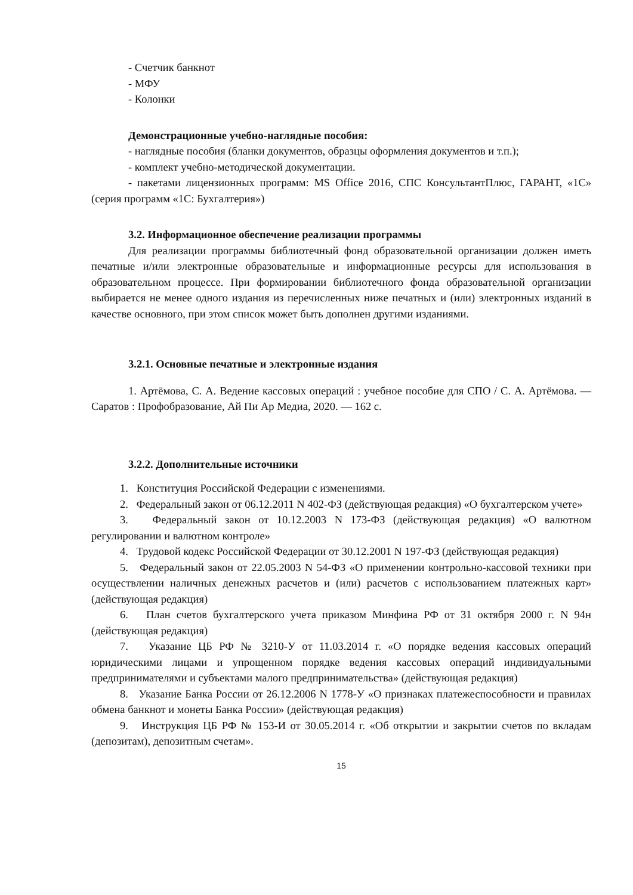- Счетчик банкнот
- МФУ
- Колонки
Демонстрационные учебно-наглядные пособия:
- наглядные пособия (бланки документов, образцы оформления документов и т.п.);
- комплект учебно-методической документации.
- пакетами лицензионных программ: MS Office 2016, СПС КонсультантПлюс, ГАРАНТ, «1С» (серия программ «1С: Бухгалтерия»)
3.2. Информационное обеспечение реализации программы
Для реализации программы библиотечный фонд образовательной организации должен иметь печатные и/или электронные образовательные и информационные ресурсы для использования в образовательном процессе. При формировании библиотечного фонда образовательной организации выбирается не менее одного издания из перечисленных ниже печатных и (или) электронных изданий в качестве основного, при этом список может быть дополнен другими изданиями.
3.2.1. Основные печатные и электронные издания
1. Артёмова, С. А. Ведение кассовых операций : учебное пособие для СПО / С. А. Артёмова. — Саратов : Профобразование, Ай Пи Ар Медиа, 2020. — 162 с.
3.2.2. Дополнительные источники
1. Конституция Российской Федерации с изменениями.
2. Федеральный закон от 06.12.2011 N 402-ФЗ (действующая редакция) «О бухгалтерском учете»
3. Федеральный закон от 10.12.2003 N 173-ФЗ (действующая редакция) «О валютном регулировании и валютном контроле»
4. Трудовой кодекс Российской Федерации от 30.12.2001 N 197-ФЗ (действующая редакция)
5. Федеральный закон от 22.05.2003 N 54-ФЗ «О применении контрольно-кассовой техники при осуществлении наличных денежных расчетов и (или) расчетов с использованием платежных карт» (действующая редакция)
6. План счетов бухгалтерского учета приказом Минфина РФ от 31 октября 2000 г. N 94н (действующая редакция)
7. Указание ЦБ РФ № 3210-У от 11.03.2014 г. «О порядке ведения кассовых операций юридическими лицами и упрощенном порядке ведения кассовых операций индивидуальными предпринимателями и субъектами малого предпринимательства» (действующая редакция)
8. Указание Банка России от 26.12.2006 N 1778-У «О признаках платежеспособности и правилах обмена банкнот и монеты Банка России» (действующая редакция)
9. Инструкция ЦБ РФ № 153-И от 30.05.2014 г. «Об открытии и закрытии счетов по вкладам (депозитам), депозитным счетам».
15